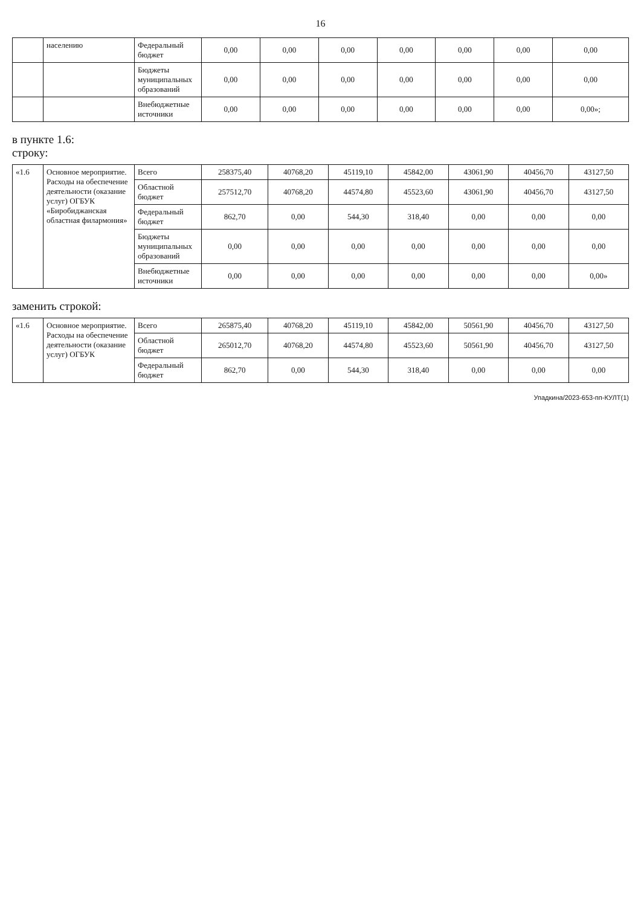16
| | населению | Федеральный бюджет | 0,00 | 0,00 | 0,00 | 0,00 | 0,00 | 0,00 | 0,00 |
| | | Бюджеты муниципальных образований | 0,00 | 0,00 | 0,00 | 0,00 | 0,00 | 0,00 | 0,00 |
| | | Внебюджетные источники | 0,00 | 0,00 | 0,00 | 0,00 | 0,00 | 0,00 | 0,00»; |
в пункте 1.6:
строку:
| «1.6 | Основное мероприятие. Расходы на обеспечение деятельности (оказание услуг) ОГБУК «Биробиджанская областная филармония» | Всего | 258375,40 | 40768,20 | 45119,10 | 45842,00 | 43061,90 | 40456,70 | 43127,50 |
| | | Областной бюджет | 257512,70 | 40768,20 | 44574,80 | 45523,60 | 43061,90 | 40456,70 | 43127,50 |
| | | Федеральный бюджет | 862,70 | 0,00 | 544,30 | 318,40 | 0,00 | 0,00 | 0,00 |
| | | Бюджеты муниципальных образований | 0,00 | 0,00 | 0,00 | 0,00 | 0,00 | 0,00 | 0,00 |
| | | Внебюджетные источники | 0,00 | 0,00 | 0,00 | 0,00 | 0,00 | 0,00 | 0,00» |
заменить строкой:
| «1.6 | Основное мероприятие. Расходы на обеспечение деятельности (оказание услуг) ОГБУК | Всего | 265875,40 | 40768,20 | 45119,10 | 45842,00 | 50561,90 | 40456,70 | 43127,50 |
| | | Областной бюджет | 265012,70 | 40768,20 | 44574,80 | 45523,60 | 50561,90 | 40456,70 | 43127,50 |
| | | Федеральный бюджет | 862,70 | 0,00 | 544,30 | 318,40 | 0,00 | 0,00 | 0,00 |
Упадкина/2023-653-пп-КУЛТ(1)